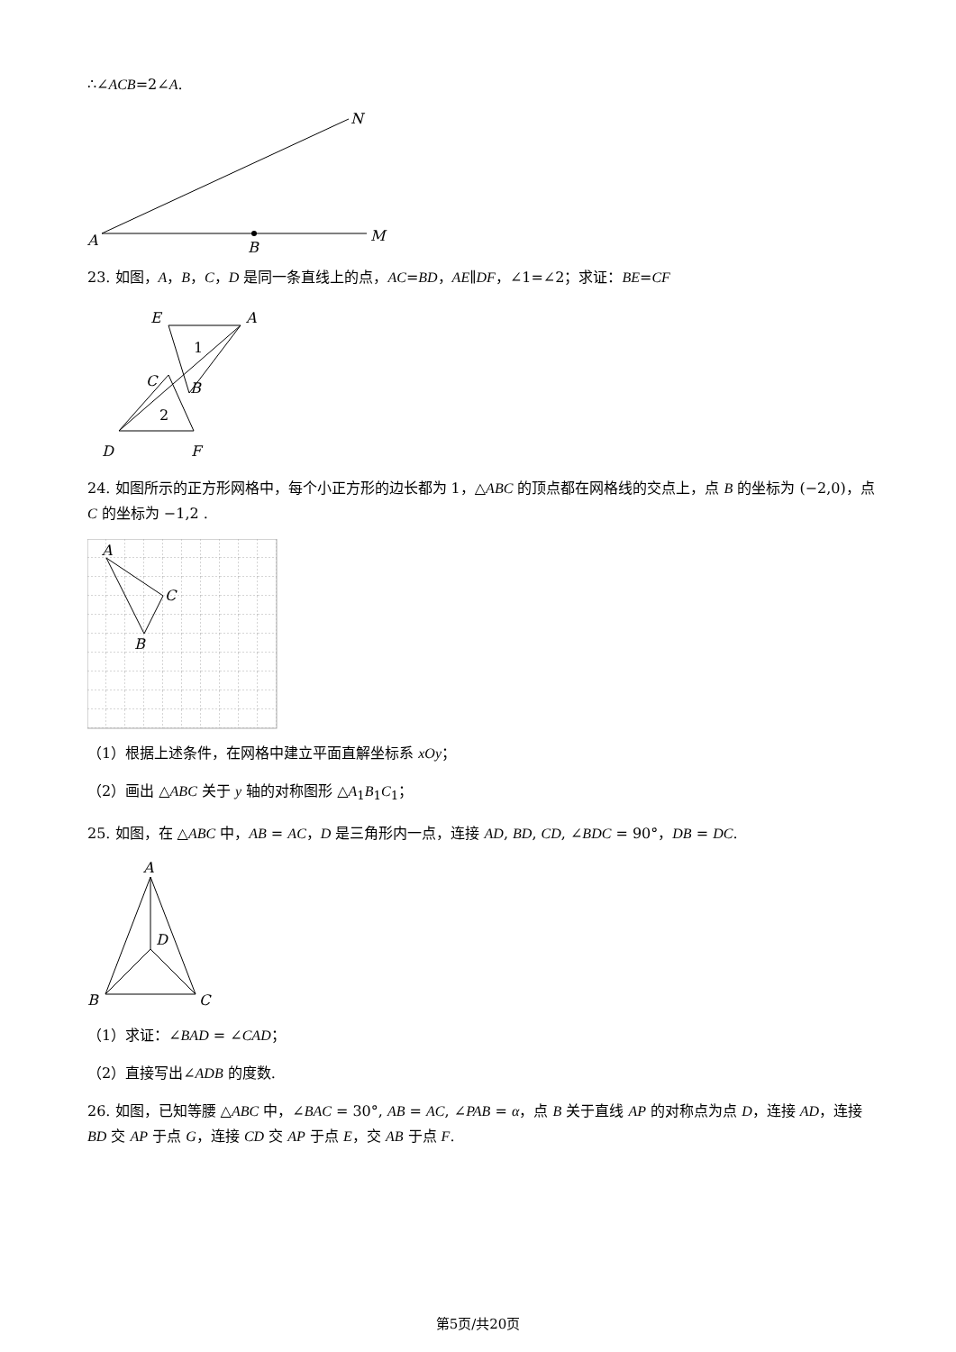∴∠ACB=2∠A.
A
B
M
N
23. 如图，A，B，C，D 是同一条直线上的点，AC=BD，AE∥DF，∠1=∠2；求证：BE=CF
E
A
1
C
B
2
D
F
24. 如图所示的正方形网格中，每个小正方形的边长都为 1，△ABC 的顶点都在网格线的交点上，点 B 的坐标为 (−2,0)，点 C 的坐标为 −1,2 .
A
C
B
（1）根据上述条件，在网格中建立平面直解坐标系 xOy；
（2）画出 △ABC 关于 y 轴的对称图形 △A<sub>1</sub>B<sub>1</sub>C<sub>1</sub>；
25. 如图，在 △ABC 中，AB = AC，D 是三角形内一点，连接 AD, BD, CD, ∠BDC = 90°，DB = DC.
A
D
B
C
（1）求证：∠BAD = ∠CAD；
（2）直接写出∠ADB 的度数.
26. 如图，已知等腰 △ABC 中，∠BAC = 30°, AB = AC, ∠PAB = α，点 B 关于直线 AP 的对称点为点 D，连接 AD，连接 BD 交 AP 于点 G，连接 CD 交 AP 于点 E，交 AB 于点 F.
第5页/共20页